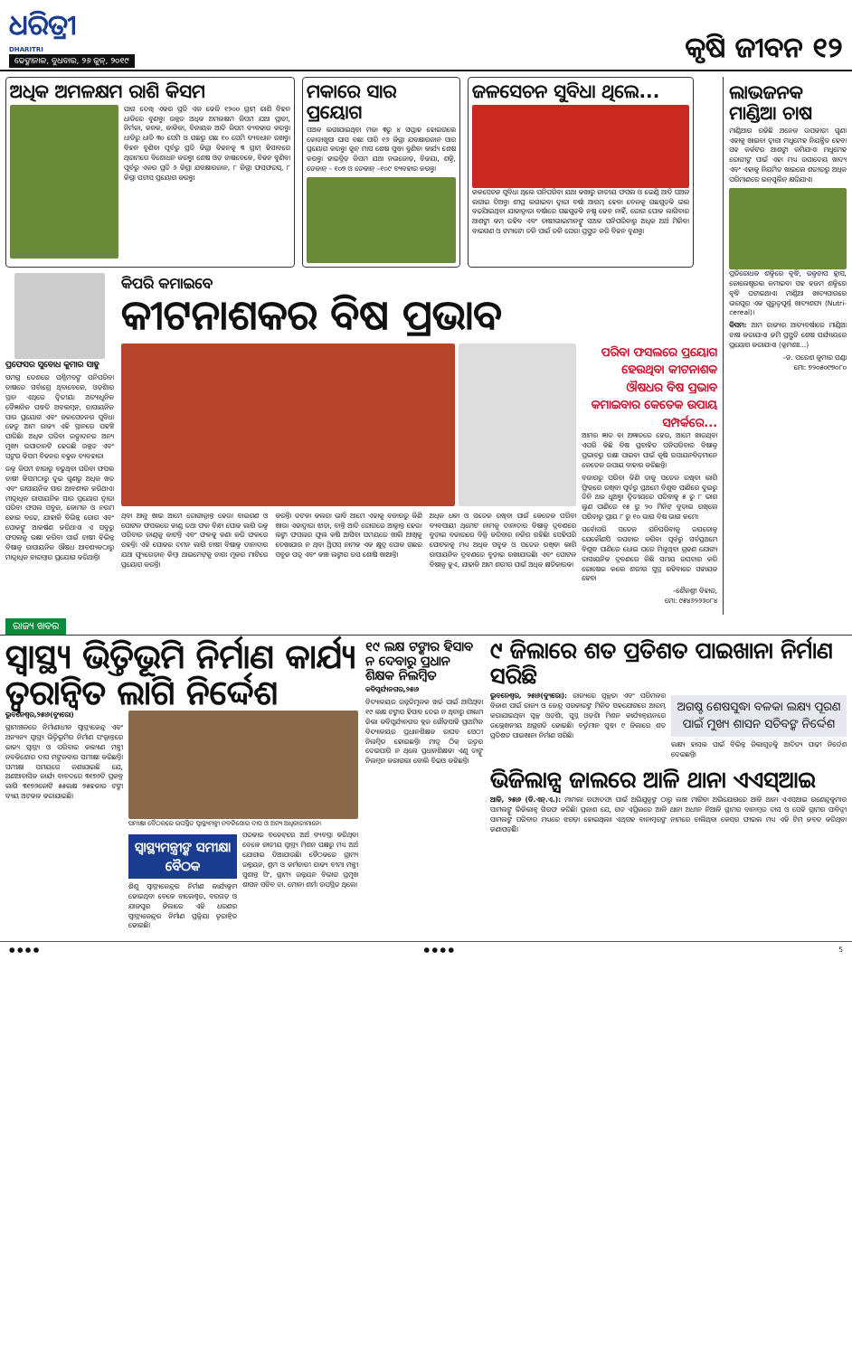ଧରିତ୍ରୀ
DHARITRI
ଢେଙ୍କାନାଳ, ବୁଧବାର, ୨୬ ଜୁନ୍, ୨୦୧୯
କୃଷି ଜୀବନ ୧୨
ଅଧିକ ଅମଳକ୍ଷମ ରାଶି କିସମ
ପାଗ ଦେଖି ଏକର ପ୍ରତି ଏକ କେଜି ୧୨୦୦ ଗ୍ରାମ୍ ରାଶି ବିହନ ଧାଡିରେ ବୁଣନ୍ତୁ। ଉନ୍ନତ ଅଧିକ ଅମଳକ୍ଷମ କିସମ ଯଥା ପ୍ରାଚୀ, ନିର୍ମଳା, କନକ, କାଳିକା, ବିନାୟକ ଆଦି କିସମ ବ୍ୟବହାର କରନ୍ତୁ। ଧାଡିରୁ ଧାଡି ୩୦ ସେମି ଓ ଗଛରୁ ଗଛ ୧୦ ସେମି ବ୍ୟବଧାନ ରଖନ୍ତୁ। ବିହନ ବୁଣିବା ପୂର୍ବରୁ ପ୍ରତି କିଗ୍ରା ବିହନକୁ ୩ ଗ୍ରାମ୍ ହିସାବରେ ଥିରାମରେ ବିଶୋଧନ କରନ୍ତୁ। ଶେଷ ଓଡ଼ ଚାଷବେଳେ, ବିହନ ବୁଣିବା ପୂର୍ବରୁ ଏକର ପ୍ରତି ୬ କିଗ୍ରା ଯବକ୍ଷାରଜାନ, ୮ କିଗ୍ରା ଫସ୍‌ଫରସ୍, ୮ କିଗ୍ରା ପଟାସ୍ ପ୍ରୟୋଗ କରନ୍ତୁ।
ମକାରେ ସାର ପ୍ରୟୋଗ
ସଅଳ ଲଗାଯାଇଥିବା ମକା ୩ରୁ ୪ ସପ୍ତାହ ହୋଇଗଲେ କୋଡ଼ାଖୁସା ଘାସ ବଛା ସାରି ୧୬ କିଗ୍ରା ଯବକ୍ଷାରଜାନ ସାର ପ୍ରୟୋଗ କରନ୍ତୁ। ଜୁନ୍ ମାସ ଶେଷ ସୁଦ୍ଧା ବୁଣିବା କାର୍ଯ୍ୟ ଶେଷ କରନ୍ତୁ। ହାଇବ୍ରିଡ୍ କିସମ ଯଥା ନଭଜୋତ୍, ବିଜୟା, ଶକ୍ତି, ଡେକାନ୍ – ୧୦୭ ଓ ଡେକାନ୍ –୧୦୯ ବ୍ୟବହାର କରନ୍ତୁ।
ଜଳସେଚନ ସୁବିଧା ଥିଲେ...
ଜଳସେଚନ ସୁବିଧା ଥିଲେ ପନିପରିବା ଯଥା କଖାରୁ ଜାତୀୟ ଫସଲ ଓ ଭେଣ୍ଡି ଆଦି ସଅଳ ଲଗାଇ ଦିଅନ୍ତୁ। ଶୀଘ୍ର ଲଗାଇବା ଦ୍ୱାରା ବର୍ଷା ଆରମ୍ଭ ହେବା ବେଳକୁ ଗଛଗୁଡ଼ିକ ଭଲ ବଢ଼ିଯାଇଥିବ। ଯାହାଦ୍ୱାରା ବର୍ଷାରେ ଗଛଗୁଡ଼ିକ ନଷ୍ଟ ହେବ ନାହିଁ, ରୋଗ ପୋକ ଲାଗିବାର ଆଶଙ୍କା କମ୍ ରହିବ ଏବଂ ଚାଷୀଭାଇମାନଙ୍କୁ ସଅଳ ପନିପରିବାରୁ ଅଧିକ ଅର୍ଥ ମିଳିବ। ବାଇଗଣ ଓ ଟମାଟୋ ତଳି ପାଇଁ ତଳି ଘେରା ପ୍ରସ୍ତୁତ କରି ବିହନ ବୁଣନ୍ତୁ।
ପ୍ରଫେସର ସୁବୋଧ କୁମାର ସାହୁ
ସମଗ୍ର ଦେଶରେ ପଶ୍ଚିମବଙ୍ଗ ପନିପରିବା ଚାଷରେ ସର୍ବାଗ୍ରେ ଥିବାବେଳେ, ଓଡ଼ିଶାର ସ୍ଥାନ ଏଥିରେ ଦ୍ୱିତୀୟ। ଅତ୍ୟାଧୁନିକ ବୈଜ୍ଞାନିକ ପଦ୍ଧତି ଅବଲମ୍ବନ, ରାସାୟନିକ ସାର ପ୍ରୟୋଗ ଏବଂ ଜଳସେଚନର ସୁବିଧା ହେତୁ ଆମ ରାଜ୍ୟ ଏହି ସ୍ଥାନରେ ପହଞ୍ଚି ପାରିଛି। ଅଧିକ ପରିବା ଉତ୍ପାଦନର ଅନ୍ୟ ମୁଖ୍ୟ ଉପାଦାନଟି ହେଉଛି ଉନ୍ନତ ଏବଂ ସଙ୍କର କିସମ ବିହନର ବହୁଳ ବ୍ୟବହାର।
ଉକ୍ତ କିସମ ଚାରାରୁ ବଢୁଥିବା ପରିବା ଫସଲ ଚାଷୀ କିସମଠାରୁ ଦୁଇ ଗୁଣରୁ ଅଧିକ ଖତ ଏବଂ ରାସାୟନିକ ସାର ଆବଶ୍ୟକ କରିଥାଏ। ମାତ୍ରାଧିକ ରାସାୟନିକ ସାର ପ୍ରୟୋଗ ଦ୍ୱାରା ପରିବା ଫସଲ ସବୁଜ, କୋମଳ ଓ ନରମ ହୋଇ ବଢ଼େ, ଯାହାକି ବିଭିନ୍ନ ରୋଗ ଏବଂ ପୋକଙ୍କୁ ଆକର୍ଷଣ କରିଥାଏ। ଏ ସବୁରୁ ଫସଲକୁ ରକ୍ଷା କରିବା ପାଇଁ ଚାଷୀ ବିଭିନ୍ନ ବିଷାକ୍ତ ରାସାୟନିକ ଔଷଧ ଆବଶ୍ୟକଠାରୁ ମାତ୍ରାଧିକ ବାରମ୍ବାର ପ୍ରୟୋଗ କରିଥାନ୍ତି।
କିପରି କମାଇବେ
କୀଟନାଶକର ବିଷ ପ୍ରଭାବ
ଥିବା ଆଳୁ ଖାଇ ଆମେ ରୋଗାକ୍ରାନ୍ତ ହେଉ। ବାଇଗଣ ଓ ପୋଟଳ ଫସଲରେ କାଣ୍ଡ ତଥା ଫଳ ବିନ୍ଧା ପୋକ ଲାଗି ଉକ୍ତ ପରିବାର କାଣ୍ଡକୁ କାଟନ୍ତି ଏବଂ ଫଳକୁ କଣା କରି ଫଳରେ ରହନ୍ତି। ଏହି ପୋକର ଦମନ ଲାଗି ଚାଷୀ ବିଷାକ୍ତ ଦାନାଦାର ଯଥା ଫ୍ୟୁରେଡ଼ାନ୍ କିମ୍ବା ଥାଇମେଟ୍‌କୁ ଚାରା ମୂଳର ମାଟିରେ ପ୍ରୟୋଗ କରନ୍ତି।
କରନ୍ତି। ତଟକା କଲରା ଭାବି ଆମେ ଏହାକୁ ବଜାରରୁ କିଣି ଖାଉ। ଏହାଦ୍ୱାରା ଝାଡ଼ା, ବାନ୍ତି ଆଦି ରୋଗରେ ଆକ୍ରାନ୍ତ ହେଉ। ଲଙ୍କା ଫସଲର ଫୁଲ କଷି ଆସିବା ସମୟରେ ଖାଲି ଆଖିକୁ ଦେଖାଯାଉ ନ ଥିବା ଥ୍ରିପସ୍ ନାମକ ଏକ କ୍ଷୁଦ୍ର ପୋକ ଗଛର ସବୁଜ ପତ୍ର ଏବଂ କଞ୍ଚା ଲଙ୍କାର ରସ ଶୋଷି ଖାଆନ୍ତି।
ଅଧିକ ଧଳା ଓ ସତେଜ ରଖିବା ପାଇଁ କେତେକ ପରିବା ବ୍ୟବସାୟୀ ଥିମେଟ ନାମକୁ ଦାନାଦାର ବିଷାକ୍ତ ଦ୍ରବଣରେ ବୁଡ଼ାଇ ବଜାରରେ ବିକ୍ରି କରିବାର ନଜିର ରହିଛି। ସେହିପରି ପୋଟଳକୁ ମଧ୍ୟ ଅଧିକ ସବୁଜ ଓ ସତେଜ ରଖିବା ଲାଗି ରାସାୟନିକ ଦ୍ରବଣରେ ବୁଡ଼ାଇ ରଖାଯାଉଛି। ଏବଂ ପୋଟଳ ବିଷାକ୍ତ ହୁଏ, ଯାହାକି ଆମ ଶରୀର ପାଇଁ ଅଧିକ କ୍ଷତିକାରକ।
ପରିବା ଫସଲରେ ପ୍ରୟୋଗ ହେଉଥିବା କୀଟନାଶକ ଔଷଧର ବିଷ ପ୍ରଭାବ କମାଇବାର କେତେକ ଉପାୟ ସମ୍ପର୍କରେ...
ଆମର ଜ୍ଞାତ ବା ଅଜ୍ଞାତରେ ହେଉ, ଆମେ ଖାଉଥିବା ଏପରି କିଛି ବିଷ ପ୍ରବାହିତ ପନିପରିବାର ବିଷାକ୍ତ ପ୍ରଭାବରୁ ରକ୍ଷା ପାଇବା ପାଇଁ କୃଷି ରସାୟନବିତ୍‌ମାନେ କେତେକ ଉପାୟ ବାହାର କରିଛନ୍ତି।
ବଜାରରୁ ପରିବା କିଣି ତାକୁ ସତେଜ ରଖିବା ଲାଗି ଫ୍ରିଜ୍‌ରେ ରଖିବା ପୂର୍ବରୁ ପ୍ରଥମେ ବିଶୁଦ୍ଧ ପାଣିରେ ଦୁଇରୁ ତିନି ଥର ଧୁଅନ୍ତୁ। ଦ୍ୱିତୀୟରେ ପରିବାକୁ ୫ ରୁ ୮ ଭାଗ ଲୁଣ ପାଣିରେ ୧୫ ରୁ ୨୦ ମିନିଟ୍ ବୁଡ଼ାଇ ରଖିଲେ ପରିବାରୁ ପ୍ରାୟ ୮ ରୁ ୧୦ ଭାଗ ବିଷ ଭାଗ କମେ।
ସର୍ବୋପରି ସତେଜ ପନିପରିବାକୁ ଉପରୋକ୍ତ ଯେକୌଣସି ଉପଚାର କରିବା ପୂର୍ବରୁ ସର୍ବପ୍ରଥମେ ବିଶୁଦ୍ଧ ପାଣିରେ ଧୋଇ ଘରେ ମିଳୁଥିବା ଗ୍ରହଣ ଯୋଗ୍ୟ ରାସାୟନିକ ଦ୍ରବଣରେ କିଛି ସମୟ ଉପଚାର କରି ରୋଷେଇ କଲେ ଶରୀର ସୁସ୍ଥ ରହିବାରେ ସହାୟକ ହେବ।
–ଶୈଳଶ୍ରୀ ବିହାର,
ମୋ: ୯୫୪୬୨୬୬୦୮୪
ଲାଭଜନକ ମାଣ୍ଡିଆ ଚାଷ
ମାଣ୍ଡିଆର ରହିଛି ଅନେକ ଉପକାରୀ ଗୁଣ। ଏହାକୁ ଖାଇବା ଦ୍ୱାରା ମଧୁମେହ ନିୟନ୍ତ୍ରିତ ହେବା ସହ କର୍କଟର ଆଶଙ୍କା କମିଯାଏ। ମଧୁମେହ ରୋଗୀଙ୍କ ପାଇଁ ଏହା ମଧ୍ୟ ଉପାଦେୟ ଖାଦ୍ୟ ଏବଂ ଏହାକୁ ନିୟମିତ ଖାଇଲେ ଶରୀରରୁ ଅଧିକ ପରିମାଣରେ ଇନ୍‌ସୁଲିନ୍ କ୍ଷରିଯାଏ।
ପ୍ରତିରୋଧକ ଶକ୍ତିରେ ବୃଦ୍ଧି, ରକ୍ତଚାପ ହ୍ରାସ, କୋଲେଷ୍ଟରଲ କମାଇବା ସହ ହଜମ ଶକ୍ତିରେ ବୃଦ୍ଧି ଘଟାଇଥାଏ। ମାଣ୍ଡିଆ ଖାଦ୍ୟସାରରେ ଭରପୂର ଏକ ଗୁରୁତ୍ୱପୂର୍ଣ୍ଣ ଖାଦ୍ୟଶସ୍ୟ (Nutri-cereal)।
କିସମ: ଆମ ରାଜ୍ୟର ଆଦ୍ୟବର୍ଷାରେ ମାଣ୍ଡିଆ ଚାଷ କରାଯାଏ। ଜମି ପ୍ରସ୍ତୁତି ଶେଷ ପର୍ଯ୍ୟାୟରେ ପ୍ରୟୋଗ କରାଯାଏ। (କ୍ରମଶଃ...)
–ଡ. ପରେଶ କୁମାର ପଣ୍ଡା
ମୋ: ୭୨୦୫୦୯୭୦୮୦
ରାଜ୍ୟ ଖବର
ସ୍ୱାସ୍ଥ୍ୟ ଭିତ୍ତିଭୂମି ନିର୍ମାଣ କାର୍ଯ୍ୟ ତ୍ୱରାନ୍ୱିତ ଲାଗି ନିର୍ଦ୍ଦେଶ
ଭୁବନେଶ୍ୱର,୨୫।୬(ବ୍ୟୁରୋ)
ଗ୍ରାମାଞ୍ଚଳରେ ନିର୍ମାଣାଧୀନ ସ୍ୱାସ୍ଥ୍ୟକେନ୍ଦ୍ର ଏବଂ ଅନ୍ୟାନ୍ୟ ସ୍ୱାସ୍ଥ୍ୟ ଭିତ୍ତିଭୂମିର ନିର୍ମାଣ ସଂକ୍ରାନ୍ତରେ ରାଜ୍ୟ ସ୍ୱାସ୍ଥ୍ୟ ଓ ପରିବାର କଲ୍ୟାଣ ମନ୍ତ୍ରୀ ନବକିଶୋର ଦାସ ମଙ୍ଗଳବାର ସମୀକ୍ଷା କରିଛନ୍ତି। ସମୀକ୍ଷା ସମୟରେ ଜଣାଯାଇଛି ଯେ, ଅଣଆବାସିକ କାର୍ଯ୍ୟ ବାବଦରେ ୩୧୭୬ଟି ପ୍ରକଳ୍ପ ଲାଗି ୩୧୭୬କୋଟି ୫୫ଲକ୍ଷ ୭୫ହଜାର ଟଙ୍କା ବ୍ୟୟ ଅଟକଳ କରାଯାଇଛି।
ସମୀକ୍ଷା ବୈଠକରେ ଉପସ୍ଥିତ ସ୍ୱାସ୍ଥ୍ୟମନ୍ତ୍ରୀ ନବକିଶୋର ଦାସ ଓ ଅନ୍ୟ ଅଧିକାରୀମାନେ।
ସ୍ୱାସ୍ଥ୍ୟମନ୍ତ୍ରୀଙ୍କ ସମୀକ୍ଷା ବୈଠକ
ଶିଶୁ ସ୍ୱାସ୍ଥ୍ୟକେନ୍ଦ୍ରର ନିର୍ମାଣ କାର୍ଯ୍ୟକ୍ରମ ହୋଇଥିବା ବେଳେ ବାଲେଶ୍ୱର, ବରଗଡ଼ ଓ ଯାଜପୁର ଜିଲାରେ ଏହି ଧରଣର ସ୍ୱାସ୍ଥ୍ୟକେନ୍ଦ୍ରର ନିର୍ମାଣ ପ୍ରକ୍ରିୟା ତ୍ୱରାନ୍ୱିତ ହୋଇଛି।
ସରକାର ବଜେଟ୍‌ରେ ଅର୍ଥ ବ୍ୟବସ୍ଥା କରିଥିବା ବେଳେ ଜାତୀୟ ସ୍ୱାସ୍ଥ୍ୟ ମିଶନ ପକ୍ଷରୁ ମଧ୍ୟ ଅର୍ଥ ଯୋଗାଇ ଦିଆଯାଉଛି। ବୈଠକରେ ଗ୍ରାମ୍ୟ ଉନ୍ନୟନ, ଶ୍ରମ ଓ କର୍ମଚାରୀ ରାଜ୍ୟ ବୀମା ମନ୍ତ୍ରୀ ସୁଶାନ୍ତ ସିଂ, ଗ୍ରାମ୍ୟ ଉନ୍ନୟନ ବିଭାଗ ପ୍ରମୁଖ ଶାସନ ସଚିବ ଡା. ମୋନା ଶର୍ମା ଉପସ୍ଥିତ ଥିଲେ।
୧୯ ଲକ୍ଷ ଟଙ୍କାର ହିସାବ ନ ଦେବାରୁ ପ୍ରଧାନ ଶିକ୍ଷକ ନିଲମ୍ବିତ
କବିସୂର୍ଯ୍ୟନଗର,୨୫।୬
ବିଦ୍ୟାଳୟର ଉନ୍ନତିମୂଳକ ଖର୍ଚ୍ଚ ପାଇଁ ଆସିଥିବା ୧୯ ଲକ୍ଷ ଟଙ୍କାର ହିସାବ ଦେଇ ନ ଥିବାରୁ ଗଞ୍ଜାମ ଜିଲା କବିସୂର୍ଯ୍ୟନଗର ବ୍ଲକ ଗୌଡ଼ସାହି ପ୍ରାଥମିକ ବିଦ୍ୟାଳୟର ପ୍ରଧାନଶିକ୍ଷକ ରାଘବ ସେଠୀ ନିଲମ୍ବିତ ହୋଇଛନ୍ତି। ମାତ୍ର ଠିକ୍ ଉତ୍ତର ଦେଇପାରି ନ ଥିଲେ ପ୍ରଧାନଶିକ୍ଷକ। ଏଣୁ ତାଙ୍କୁ ନିଲମ୍ବନ କରାଗଲା ବୋଲି ବିଇଓ କହିଛନ୍ତି।
୯ ଜିଲାରେ ଶତ ପ୍ରତିଶତ ପାଇଖାନା ନିର୍ମାଣ ସରିଛି
ଭୁବନେଶ୍ୱର, ୨୫।୬(ବ୍ୟୁରୋ): ରାଜ୍ୟରେ ସ୍ୱଚ୍ଛତା ଏବଂ ପରିମଳର ବିକାଶ ପାଇଁ ରାଜ୍ୟ ଓ କେନ୍ଦ୍ର ସରକାରଙ୍କ ମିଳିତ ସହଯୋଗରେ ଆରମ୍ଭ କରାଯାଇଥିବା ସ୍ୱଚ୍ଛ ଓଡ଼ିଶା, ସୁସ୍ଥ ଓଡ଼ିଶା ମିଶନ କାର୍ଯ୍ୟାନ୍ୱୟନରେ ଉଲ୍ଲେଖନୀୟ ଅଗ୍ରଗତି ହୋଇଛି। ବର୍ତ୍ତମାନ ସୁଦ୍ଧା ୯ ଜିଲାରେ ଶତ ପ୍ରତିଶତ ପାଇଖାନା ନିର୍ମାଣ ସରିଛି।
ଅଗଷ୍ଟ ଶେଷସୁଦ୍ଧା ବଳକା ଲକ୍ଷ୍ୟ ପୂରଣ ପାଇଁ ମୁଖ୍ୟ ଶାସନ ସଚିବଙ୍କ ନିର୍ଦ୍ଦେଶ
ଲକ୍ଷ୍ୟ ହାସଲ ପାଇଁ ବିଭିନ୍ନ ଜିଲାଗୁଡ଼ିକୁ ଆଦିତ୍ୟ ପାଢ଼ୀ ନିର୍ଦ୍ଦେଶ ଦେଇଛନ୍ତି।
ଭିଜିଲାନ୍ସ ଜାଲରେ ଆଳି ଥାନା ଏଏସ୍‌ଆଇ
ଆଳି, ୨୫।୬ (ଡି.ଏନ୍.ଏ.): ମାମଲା ରଫାଦଫା ପାଇଁ ଅଭିଯୁକ୍ତଙ୍କ ଠାରୁ ଲାଞ୍ଚ ମାଗିବା ଅଭିଯୋଗରେ ଆଳି ଥାନା ଏଏସ୍‌ଆଇ ରଣେନ୍ଦ୍ରକୁମାର ସାମଲଙ୍କୁ ଭିଜିଲାନ୍ସ ଗିରଫ କରିଛି। ପ୍ରକାଶ ଯେ, ଗତ ଏପ୍ରିଲରେ ଆଳି ଥାନା ଅଧୀନ ନିଆଳି ଗ୍ରାମର ବାନାମ୍ବର ଦାସ ଓ ସେହି ଗ୍ରାମର ସାବିତ୍ରୀ ସାମଲଙ୍କ ପରିବାର ମଧ୍ୟରେ ଝଗଡ଼ା ହୋଇଥିଲା। ଏଥିସହ ବାନାମ୍ବରଙ୍କ ନାମରେ ଚାଲିଥିବା କେସ୍‌ର ଫାଇଲ ମଧ୍ୟ ଏହି ଟିମ୍ ଜବତ କରିଥିବା ଜଣାପଡ଼ିଛି।
● ● ● ● ● ● ● ● 5